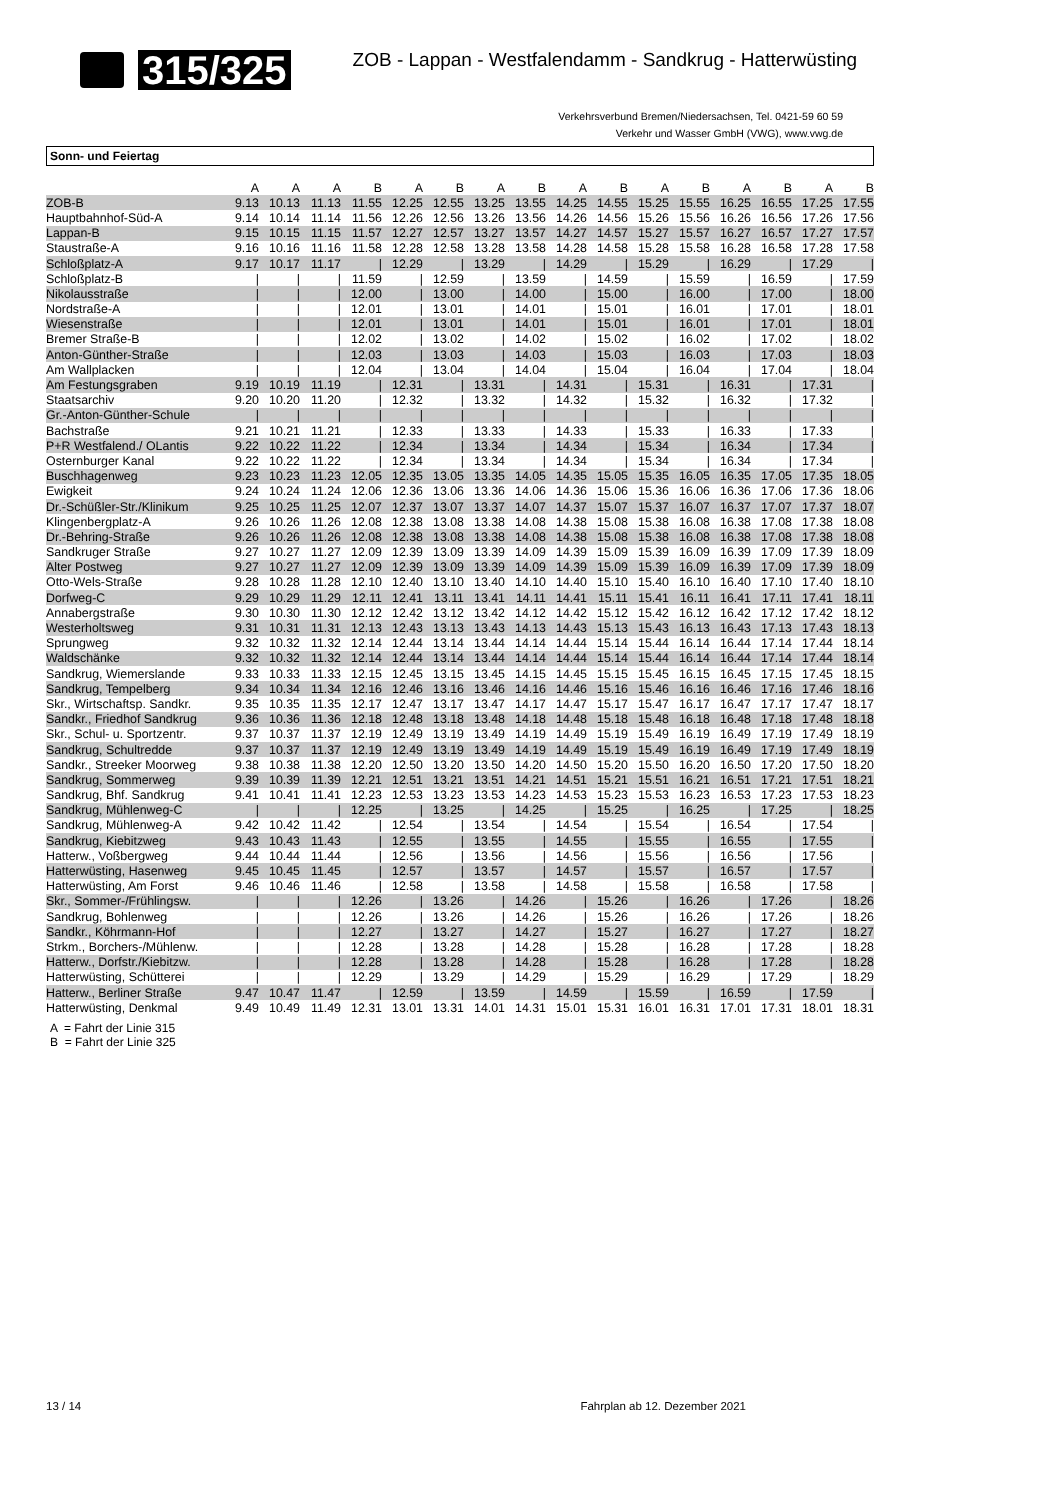315/325
ZOB - Lappan - Westfalendamm - Sandkrug - Hatterwüsting
Verkehrsverbund Bremen/Niedersachsen, Tel. 0421-59 60 59
Verkehr und Wasser GmbH (VWG), www.vwg.de
Sonn- und Feiertag
| | A | A | A | B | A | B | A | B | A | B | A | B | A | B | A | B |
| --- | --- | --- | --- | --- | --- | --- | --- | --- | --- | --- | --- | --- | --- | --- | --- | --- |
| ZOB-B | 9.13 | 10.13 | 11.13 | 11.55 | 12.25 | 12.55 | 13.25 | 13.55 | 14.25 | 14.55 | 15.25 | 15.55 | 16.25 | 16.55 | 17.25 | 17.55 |
| Hauptbahnhof-Süd-A | 9.14 | 10.14 | 11.14 | 11.56 | 12.26 | 12.56 | 13.26 | 13.56 | 14.26 | 14.56 | 15.26 | 15.56 | 16.26 | 16.56 | 17.26 | 17.56 |
| Lappan-B | 9.15 | 10.15 | 11.15 | 11.57 | 12.27 | 12.57 | 13.27 | 13.57 | 14.27 | 14.57 | 15.27 | 15.57 | 16.27 | 16.57 | 17.27 | 17.57 |
| Staustraße-A | 9.16 | 10.16 | 11.16 | 11.58 | 12.28 | 12.58 | 13.28 | 13.58 | 14.28 | 14.58 | 15.28 | 15.58 | 16.28 | 16.58 | 17.28 | 17.58 |
| Schloßplatz-A | 9.17 | 10.17 | 11.17 | / | 12.29 | / | 13.29 | / | 14.29 | / | 15.29 | / | 16.29 | / | 17.29 | / |
| Schloßplatz-B | / | / | / | 11.59 | / | 12.59 | / | 13.59 | / | 14.59 | / | 15.59 | / | 16.59 | / | 17.59 |
| Nikolausstraße | / | / | / | 12.00 | / | 13.00 | / | 14.00 | / | 15.00 | / | 16.00 | / | 17.00 | / | 18.00 |
| Nordstraße-A | / | / | / | 12.01 | / | 13.01 | / | 14.01 | / | 15.01 | / | 16.01 | / | 17.01 | / | 18.01 |
| Wiesenstraße | / | / | / | 12.01 | / | 13.01 | / | 14.01 | / | 15.01 | / | 16.01 | / | 17.01 | / | 18.01 |
| Bremer Straße-B | / | / | / | 12.02 | / | 13.02 | / | 14.02 | / | 15.02 | / | 16.02 | / | 17.02 | / | 18.02 |
| Anton-Günther-Straße | / | / | / | 12.03 | / | 13.03 | / | 14.03 | / | 15.03 | / | 16.03 | / | 17.03 | / | 18.03 |
| Am Wallplacken | / | / | / | 12.04 | / | 13.04 | / | 14.04 | / | 15.04 | / | 16.04 | / | 17.04 | / | 18.04 |
| Am Festungsgraben | 9.19 | 10.19 | 11.19 | / | 12.31 | / | 13.31 | / | 14.31 | / | 15.31 | / | 16.31 | / | 17.31 | / |
| Staatsarchiv | 9.20 | 10.20 | 11.20 | / | 12.32 | / | 13.32 | / | 14.32 | / | 15.32 | / | 16.32 | / | 17.32 | / |
| Gr.-Anton-Günther-Schule | / | / | / | / | / | / | / | / | / | / | / | / | / | / | / | / |
| Bachstraße | 9.21 | 10.21 | 11.21 | / | 12.33 | / | 13.33 | / | 14.33 | / | 15.33 | / | 16.33 | / | 17.33 | / |
| P+R Westfalend./ OLantis | 9.22 | 10.22 | 11.22 | / | 12.34 | / | 13.34 | / | 14.34 | / | 15.34 | / | 16.34 | / | 17.34 | / |
| Osternburger Kanal | 9.22 | 10.22 | 11.22 | / | 12.34 | / | 13.34 | / | 14.34 | / | 15.34 | / | 16.34 | / | 17.34 | / |
| Buschhagenweg | 9.23 | 10.23 | 11.23 | 12.05 | 12.35 | 13.05 | 13.35 | 14.05 | 14.35 | 15.05 | 15.35 | 16.05 | 16.35 | 17.05 | 17.35 | 18.05 |
| Ewigkeit | 9.24 | 10.24 | 11.24 | 12.06 | 12.36 | 13.06 | 13.36 | 14.06 | 14.36 | 15.06 | 15.36 | 16.06 | 16.36 | 17.06 | 17.36 | 18.06 |
| Dr.-Schüßler-Str./Klinikum | 9.25 | 10.25 | 11.25 | 12.07 | 12.37 | 13.07 | 13.37 | 14.07 | 14.37 | 15.07 | 15.37 | 16.07 | 16.37 | 17.07 | 17.37 | 18.07 |
| Klingenbergplatz-A | 9.26 | 10.26 | 11.26 | 12.08 | 12.38 | 13.08 | 13.38 | 14.08 | 14.38 | 15.08 | 15.38 | 16.08 | 16.38 | 17.08 | 17.38 | 18.08 |
| Dr.-Behring-Straße | 9.26 | 10.26 | 11.26 | 12.08 | 12.38 | 13.08 | 13.38 | 14.08 | 14.38 | 15.08 | 15.38 | 16.08 | 16.38 | 17.08 | 17.38 | 18.08 |
| Sandkruger Straße | 9.27 | 10.27 | 11.27 | 12.09 | 12.39 | 13.09 | 13.39 | 14.09 | 14.39 | 15.09 | 15.39 | 16.09 | 16.39 | 17.09 | 17.39 | 18.09 |
| Alter Postweg | 9.27 | 10.27 | 11.27 | 12.09 | 12.39 | 13.09 | 13.39 | 14.09 | 14.39 | 15.09 | 15.39 | 16.09 | 16.39 | 17.09 | 17.39 | 18.09 |
| Otto-Wels-Straße | 9.28 | 10.28 | 11.28 | 12.10 | 12.40 | 13.10 | 13.40 | 14.10 | 14.40 | 15.10 | 15.40 | 16.10 | 16.40 | 17.10 | 17.40 | 18.10 |
| Dorfweg-C | 9.29 | 10.29 | 11.29 | 12.11 | 12.41 | 13.11 | 13.41 | 14.11 | 14.41 | 15.11 | 15.41 | 16.11 | 16.41 | 17.11 | 17.41 | 18.11 |
| Annabergstraße | 9.30 | 10.30 | 11.30 | 12.12 | 12.42 | 13.12 | 13.42 | 14.12 | 14.42 | 15.12 | 15.42 | 16.12 | 16.42 | 17.12 | 17.42 | 18.12 |
| Westerholtsweg | 9.31 | 10.31 | 11.31 | 12.13 | 12.43 | 13.13 | 13.43 | 14.13 | 14.43 | 15.13 | 15.43 | 16.13 | 16.43 | 17.13 | 17.43 | 18.13 |
| Sprungweg | 9.32 | 10.32 | 11.32 | 12.14 | 12.44 | 13.14 | 13.44 | 14.14 | 14.44 | 15.14 | 15.44 | 16.14 | 16.44 | 17.14 | 17.44 | 18.14 |
| Waldschänke | 9.32 | 10.32 | 11.32 | 12.14 | 12.44 | 13.14 | 13.44 | 14.14 | 14.44 | 15.14 | 15.44 | 16.14 | 16.44 | 17.14 | 17.44 | 18.14 |
| Sandkrug, Wiemerslande | 9.33 | 10.33 | 11.33 | 12.15 | 12.45 | 13.15 | 13.45 | 14.15 | 14.45 | 15.15 | 15.45 | 16.15 | 16.45 | 17.15 | 17.45 | 18.15 |
| Sandkrug, Tempelberg | 9.34 | 10.34 | 11.34 | 12.16 | 12.46 | 13.16 | 13.46 | 14.16 | 14.46 | 15.16 | 15.46 | 16.16 | 16.46 | 17.16 | 17.46 | 18.16 |
| Skr., Wirtschaftsp. Sandkr. | 9.35 | 10.35 | 11.35 | 12.17 | 12.47 | 13.17 | 13.47 | 14.17 | 14.47 | 15.17 | 15.47 | 16.17 | 16.47 | 17.17 | 17.47 | 18.17 |
| Sandkr., Friedhof Sandkrug | 9.36 | 10.36 | 11.36 | 12.18 | 12.48 | 13.18 | 13.48 | 14.18 | 14.48 | 15.18 | 15.48 | 16.18 | 16.48 | 17.18 | 17.48 | 18.18 |
| Skr., Schul- u. Sportzentr. | 9.37 | 10.37 | 11.37 | 12.19 | 12.49 | 13.19 | 13.49 | 14.19 | 14.49 | 15.19 | 15.49 | 16.19 | 16.49 | 17.19 | 17.49 | 18.19 |
| Sandkrug, Schultredde | 9.37 | 10.37 | 11.37 | 12.19 | 12.49 | 13.19 | 13.49 | 14.19 | 14.49 | 15.19 | 15.49 | 16.19 | 16.49 | 17.19 | 17.49 | 18.19 |
| Sandkr., Streeker Moorweg | 9.38 | 10.38 | 11.38 | 12.20 | 12.50 | 13.20 | 13.50 | 14.20 | 14.50 | 15.20 | 15.50 | 16.20 | 16.50 | 17.20 | 17.50 | 18.20 |
| Sandkrug, Sommerweg | 9.39 | 10.39 | 11.39 | 12.21 | 12.51 | 13.21 | 13.51 | 14.21 | 14.51 | 15.21 | 15.51 | 16.21 | 16.51 | 17.21 | 17.51 | 18.21 |
| Sandkrug, Bhf. Sandkrug | 9.41 | 10.41 | 11.41 | 12.23 | 12.53 | 13.23 | 13.53 | 14.23 | 14.53 | 15.23 | 15.53 | 16.23 | 16.53 | 17.23 | 17.53 | 18.23 |
| Sandkrug, Mühlenweg-C | / | / | / | 12.25 | / | 13.25 | / | 14.25 | / | 15.25 | / | 16.25 | / | 17.25 | / | 18.25 |
| Sandkrug, Mühlenweg-A | 9.42 | 10.42 | 11.42 | / | 12.54 | / | 13.54 | / | 14.54 | / | 15.54 | / | 16.54 | / | 17.54 | / |
| Sandkrug, Kiebitzweg | 9.43 | 10.43 | 11.43 | / | 12.55 | / | 13.55 | / | 14.55 | / | 15.55 | / | 16.55 | / | 17.55 | / |
| Hatterw., Voßbergweg | 9.44 | 10.44 | 11.44 | / | 12.56 | / | 13.56 | / | 14.56 | / | 15.56 | / | 16.56 | / | 17.56 | / |
| Hatterwüsting, Hasenweg | 9.45 | 10.45 | 11.45 | / | 12.57 | / | 13.57 | / | 14.57 | / | 15.57 | / | 16.57 | / | 17.57 | / |
| Hatterwüsting, Am Forst | 9.46 | 10.46 | 11.46 | / | 12.58 | / | 13.58 | / | 14.58 | / | 15.58 | / | 16.58 | / | 17.58 | / |
| Skr., Sommer-/Frühlingsw. | / | / | / | 12.26 | / | 13.26 | / | 14.26 | / | 15.26 | / | 16.26 | / | 17.26 | / | 18.26 |
| Sandkrug, Bohlenweg | / | / | / | 12.26 | / | 13.26 | / | 14.26 | / | 15.26 | / | 16.26 | / | 17.26 | / | 18.26 |
| Sandkr., Köhrmann-Hof | / | / | / | 12.27 | / | 13.27 | / | 14.27 | / | 15.27 | / | 16.27 | / | 17.27 | / | 18.27 |
| Strkm., Borchers-/Mühlenw. | / | / | / | 12.28 | / | 13.28 | / | 14.28 | / | 15.28 | / | 16.28 | / | 17.28 | / | 18.28 |
| Hatterw., Dorfstr./Kiebitzw. | / | / | / | 12.28 | / | 13.28 | / | 14.28 | / | 15.28 | / | 16.28 | / | 17.28 | / | 18.28 |
| Hatterwüsting, Schütterei | / | / | / | 12.29 | / | 13.29 | / | 14.29 | / | 15.29 | / | 16.29 | / | 17.29 | / | 18.29 |
| Hatterw., Berliner Straße | 9.47 | 10.47 | 11.47 | / | 12.59 | / | 13.59 | / | 14.59 | / | 15.59 | / | 16.59 | / | 17.59 | / |
| Hatterwüsting, Denkmal | 9.49 | 10.49 | 11.49 | 12.31 | 13.01 | 13.31 | 14.01 | 14.31 | 15.01 | 15.31 | 16.01 | 16.31 | 17.01 | 17.31 | 18.01 | 18.31 |
A = Fahrt der Linie 315
B = Fahrt der Linie 325
13 / 14 Fahrplan ab 12. Dezember 2021